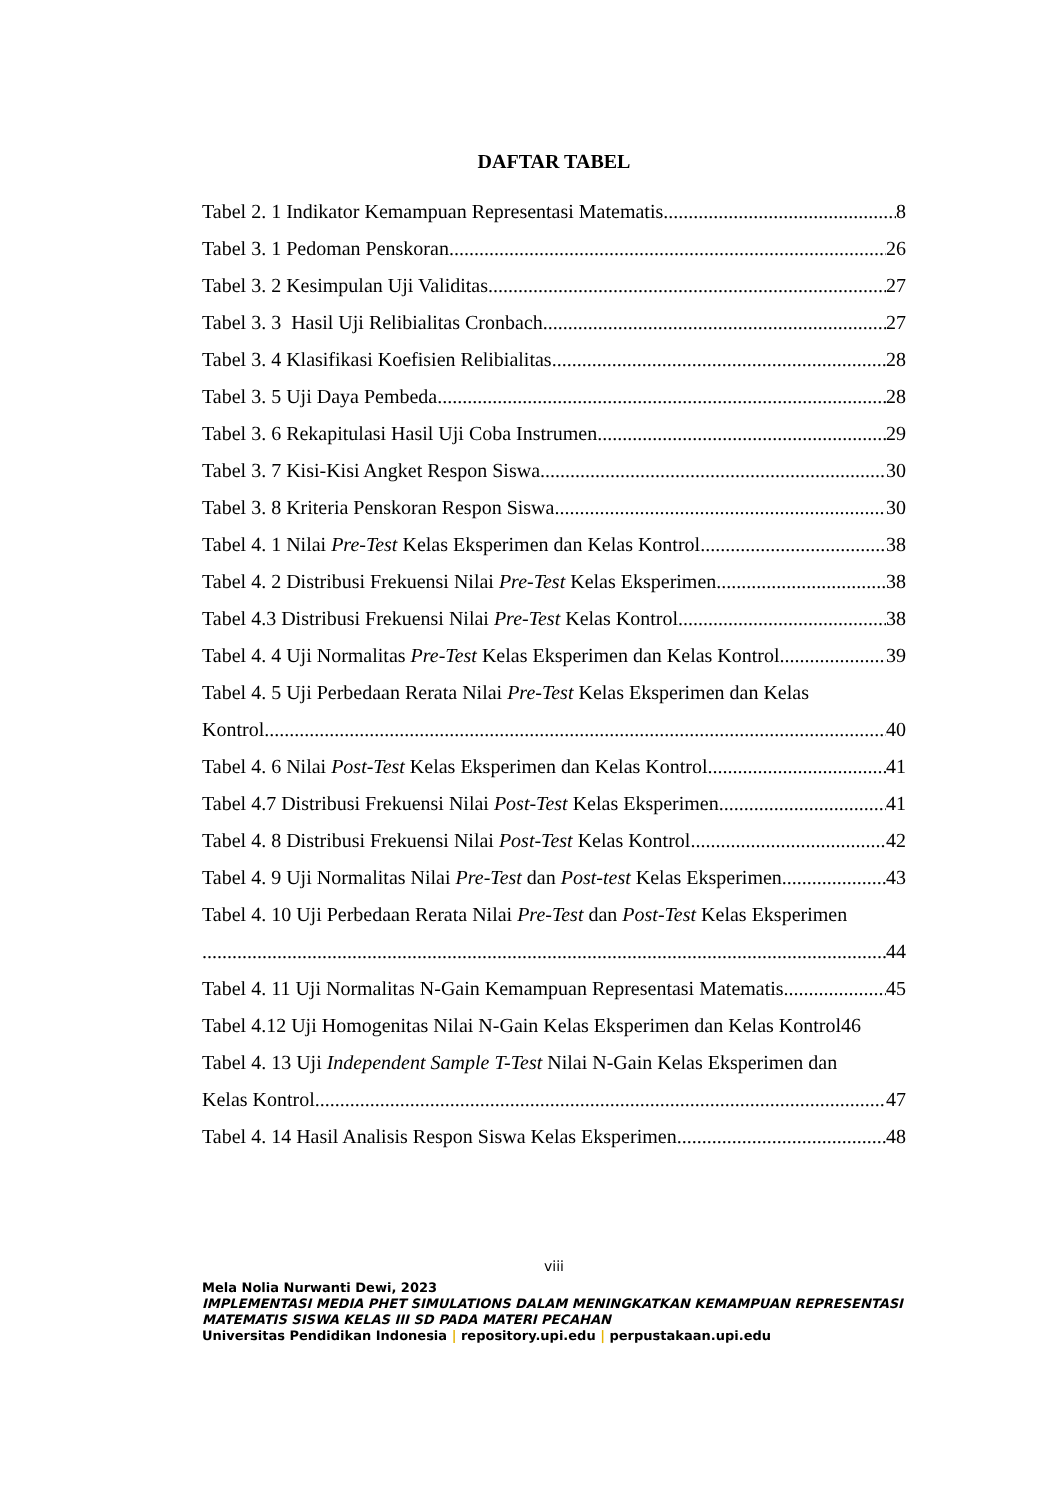DAFTAR TABEL
Tabel 2. 1 Indikator Kemampuan Representasi Matematis 8
Tabel 3. 1 Pedoman Penskoran 26
Tabel 3. 2 Kesimpulan Uji Validitas 27
Tabel 3. 3 Hasil Uji Relibialitas Cronbach 27
Tabel 3. 4 Klasifikasi Koefisien Relibialitas 28
Tabel 3. 5 Uji Daya Pembeda 28
Tabel 3. 6 Rekapitulasi Hasil Uji Coba Instrumen 29
Tabel 3. 7 Kisi-Kisi Angket Respon Siswa 30
Tabel 3. 8 Kriteria Penskoran Respon Siswa 30
Tabel 4. 1 Nilai Pre-Test Kelas Eksperimen dan Kelas Kontrol 38
Tabel 4. 2 Distribusi Frekuensi Nilai Pre-Test Kelas Eksperimen 38
Tabel 4.3 Distribusi Frekuensi Nilai Pre-Test Kelas Kontrol 38
Tabel 4. 4 Uji Normalitas Pre-Test Kelas Eksperimen dan Kelas Kontrol 39
Tabel 4. 5 Uji Perbedaan Rerata Nilai Pre-Test Kelas Eksperimen dan Kelas
Kontrol 40
Tabel 4. 6 Nilai Post-Test Kelas Eksperimen dan Kelas Kontrol 41
Tabel 4.7 Distribusi Frekuensi Nilai Post-Test Kelas Eksperimen 41
Tabel 4. 8 Distribusi Frekuensi Nilai Post-Test Kelas Kontrol 42
Tabel 4. 9 Uji Normalitas Nilai Pre-Test dan Post-test Kelas Eksperimen 43
Tabel 4. 10 Uji Perbedaan Rerata Nilai Pre-Test dan Post-Test Kelas Eksperimen
44
Tabel 4. 11 Uji Normalitas N-Gain Kemampuan Representasi Matematis 45
Tabel 4.12 Uji Homogenitas Nilai N-Gain Kelas Eksperimen dan Kelas Kontrol46
Tabel 4. 13 Uji Independent Sample T-Test Nilai N-Gain Kelas Eksperimen dan
Kelas Kontrol 47
Tabel 4. 14 Hasil Analisis Respon Siswa Kelas Eksperimen 48
viii
Mela Nolia Nurwanti Dewi, 2023
IMPLEMENTASI MEDIA PHET SIMULATIONS DALAM MENINGKATKAN KEMAMPUAN REPRESENTASI MATEMATIS SISWA KELAS III SD PADA MATERI PECAHAN
Universitas Pendidikan Indonesia | repository.upi.edu | perpustakaan.upi.edu